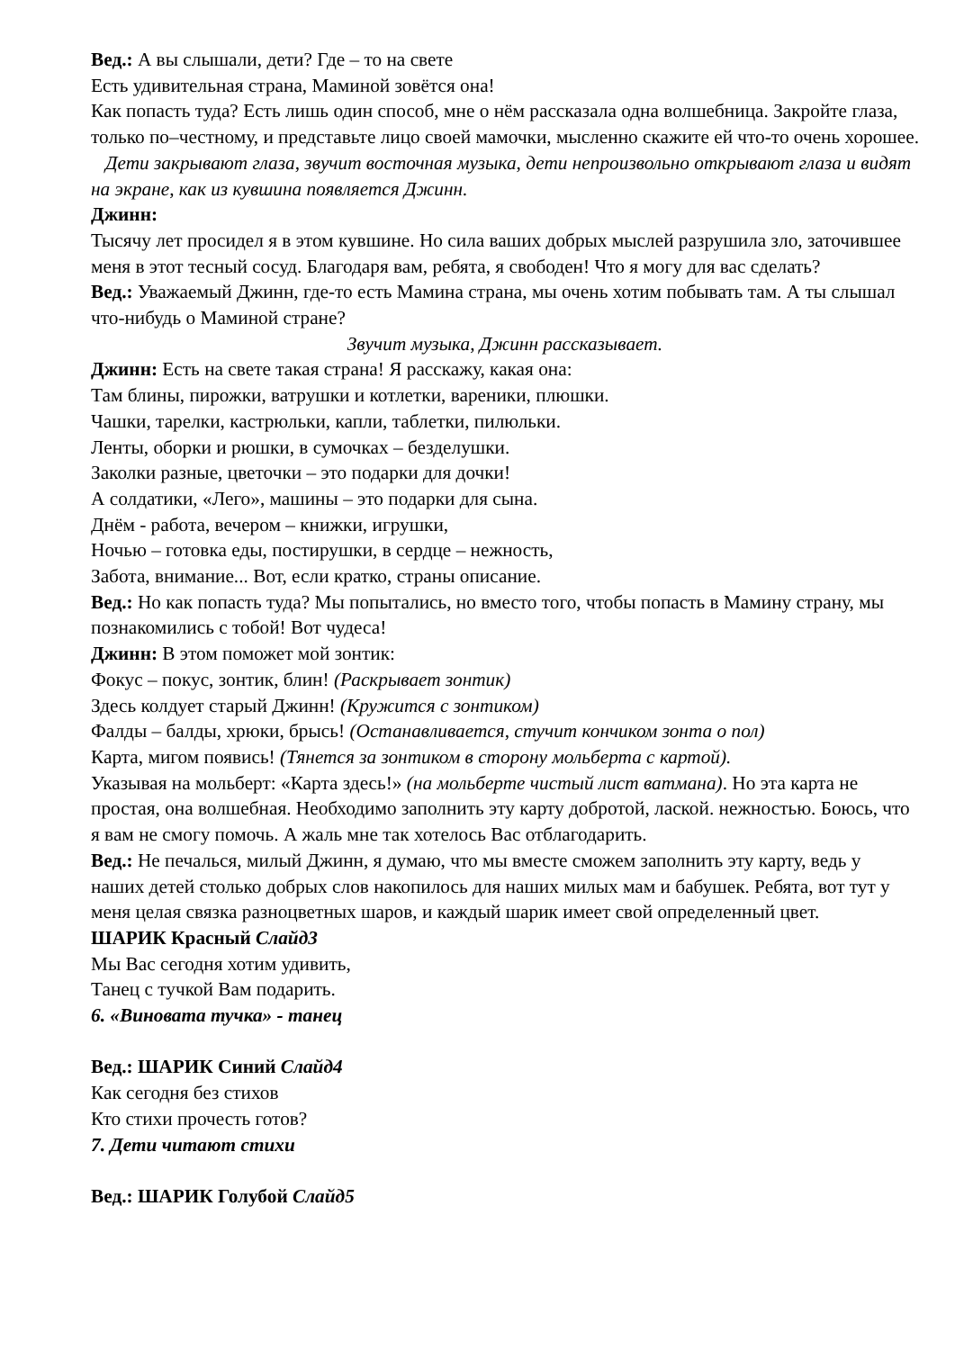Вед.: А вы слышали, дети? Где – то на свете
Есть удивительная страна, Маминой зовётся она!
Как попасть туда? Есть лишь один способ, мне о нём рассказала одна волшебница. Закройте глаза, только по–честному, и представьте лицо своей мамочки, мысленно скажите ей что-то очень хорошее.
Дети закрывают глаза, звучит восточная музыка, дети непроизвольно открывают глаза и видят на экране, как из кувшина появляется Джинн.
Джинн:
Тысячу лет просидел я в этом кувшине. Но сила ваших добрых мыслей разрушила зло, заточившее меня в этот тесный сосуд. Благодаря вам, ребята, я свободен! Что я могу для вас сделать?
Вед.: Уважаемый Джинн, где-то есть Мамина страна, мы очень хотим побывать там. А ты слышал что-нибудь о Маминой стране?
Звучит музыка, Джинн рассказывает.
Джинн: Есть на свете такая страна! Я расскажу, какая она:
Там блины, пирожки, ватрушки и котлетки, вареники, плюшки.
Чашки, тарелки, кастрюльки, капли, таблетки, пилюльки.
Ленты, оборки и рюшки, в сумочках – безделушки.
Заколки разные, цветочки – это подарки для дочки!
А солдатики, «Лего», машины – это подарки для сына.
Днём - работа, вечером – книжки, игрушки,
Ночью – готовка еды, постирушки, в сердце – нежность,
Забота, внимание... Вот, если кратко, страны описание.
Вед.: Но как попасть туда? Мы попытались, но вместо того, чтобы попасть в Мамину страну, мы познакомились с тобой! Вот чудеса!
Джинн: В этом поможет мой зонтик:
Фокус – покус, зонтик, блин! (Раскрывает зонтик)
Здесь колдует старый Джинн! (Кружится с зонтиком)
Фалды – балды, хрюки, брысь! (Останавливается, стучит кончиком зонта о пол)
Карта, мигом появись! (Тянется за зонтиком в сторону мольберта с картой).
Указывая на мольберт: «Карта здесь!» (на мольберте чистый лист ватмана). Но эта карта не простая, она волшебная. Необходимо заполнить эту карту добротой, лаской. нежностью. Боюсь, что я вам не смогу помочь. А жаль мне так хотелось Вас отблагодарить.
Вед.: Не печалься, милый Джинн, я думаю, что мы вместе сможем заполнить эту карту, ведь у наших детей столько добрых слов накопилось для наших милых мам и бабушек. Ребята, вот тут у меня целая связка разноцветных шаров, и каждый шарик имеет свой определенный цвет.
ШАРИК Красный Слайд3
Мы Вас сегодня хотим удивить,
Танец с тучкой Вам подарить.
6. «Виновата тучка» - танец
Вед.: ШАРИК Синий Слайд4
Как сегодня без стихов
Кто стихи прочесть готов?
7. Дети читают стихи
Вед.: ШАРИК Голубой Слайд5